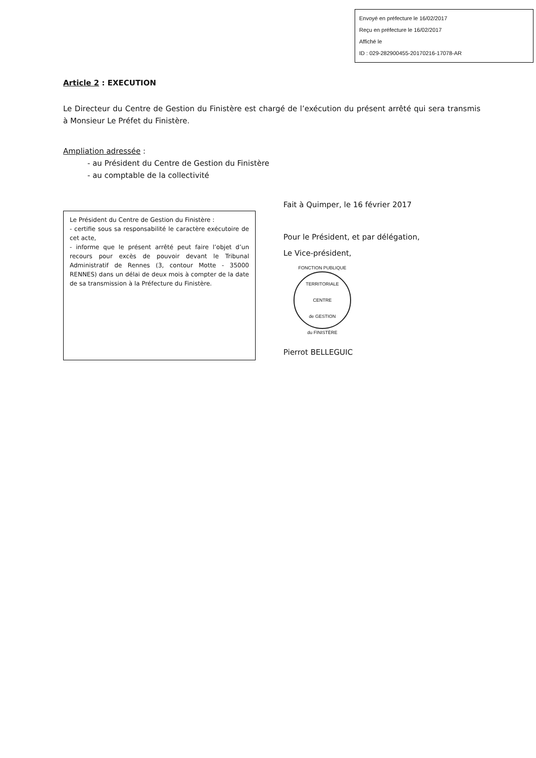Envoyé en préfecture le 16/02/2017
Reçu en préfecture le 16/02/2017
Affiché le
ID : 029-282900455-20170216-17078-AR
Article 2 : EXECUTION
Le Directeur du Centre de Gestion du Finistère est chargé de l’exécution du présent arrêté qui sera transmis à Monsieur Le Préfet du Finistère.
Ampliation adressée :
- au Président du Centre de Gestion du Finistère
- au comptable de la collectivité
Le Président du Centre de Gestion du Finistère :
- certifie sous sa responsabilité le caractère exécutoire de cet acte,
- informe que le présent arrêté peut faire l’objet d’un recours pour excès de pouvoir devant le Tribunal Administratif de Rennes (3, contour Motte - 35000 RENNES) dans un délai de deux mois à compter de la date de sa transmission à la Préfecture du Finistère.
Fait à Quimper, le 16 février 2017
Pour le Président, et par délégation,
Le Vice-président,
FONCTION PUBLIQUE TERRITORIALE
CENTRE
de GESTION
du FINISTÈRE
Pierrot BELLEGUIC